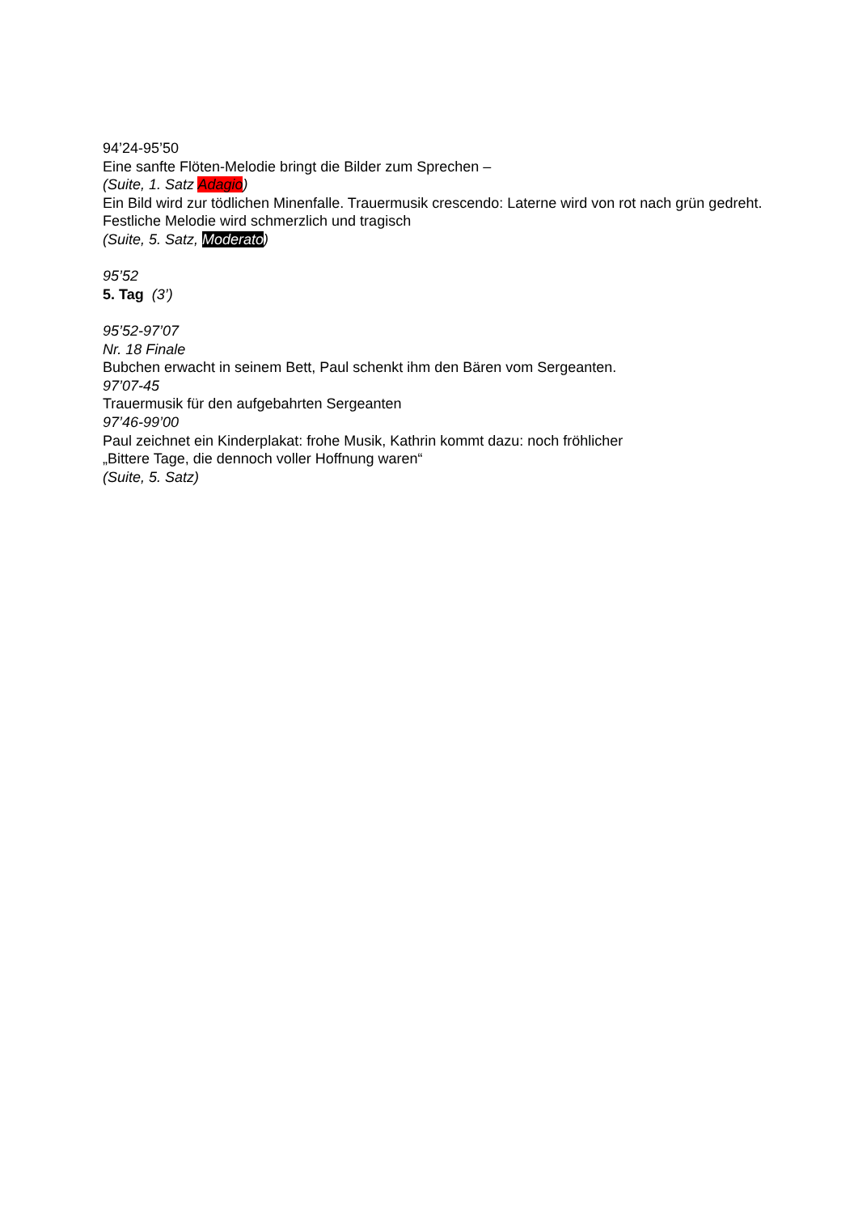94’24-95’50
Eine sanfte Flöten-Melodie bringt die Bilder zum Sprechen –
(Suite, 1. Satz Adagio)
Ein Bild wird zur tödlichen Minenfalle. Trauermusik crescendo: Laterne wird von rot nach grün gedreht. Festliche Melodie wird schmerzlich und tragisch
(Suite, 5. Satz, Moderato)
95’52
5. Tag (3’)
95’52-97’07
Nr. 18 Finale
Bubchen erwacht in seinem Bett, Paul schenkt ihm den Bären vom Sergeanten.
97’07-45
Trauermusik für den aufgebahrten Sergeanten
97’46-99’00
Paul zeichnet ein Kinderplakat: frohe Musik, Kathrin kommt dazu: noch fröhlicher
„Bittere Tage, die dennoch voller Hoffnung waren“
(Suite, 5. Satz)